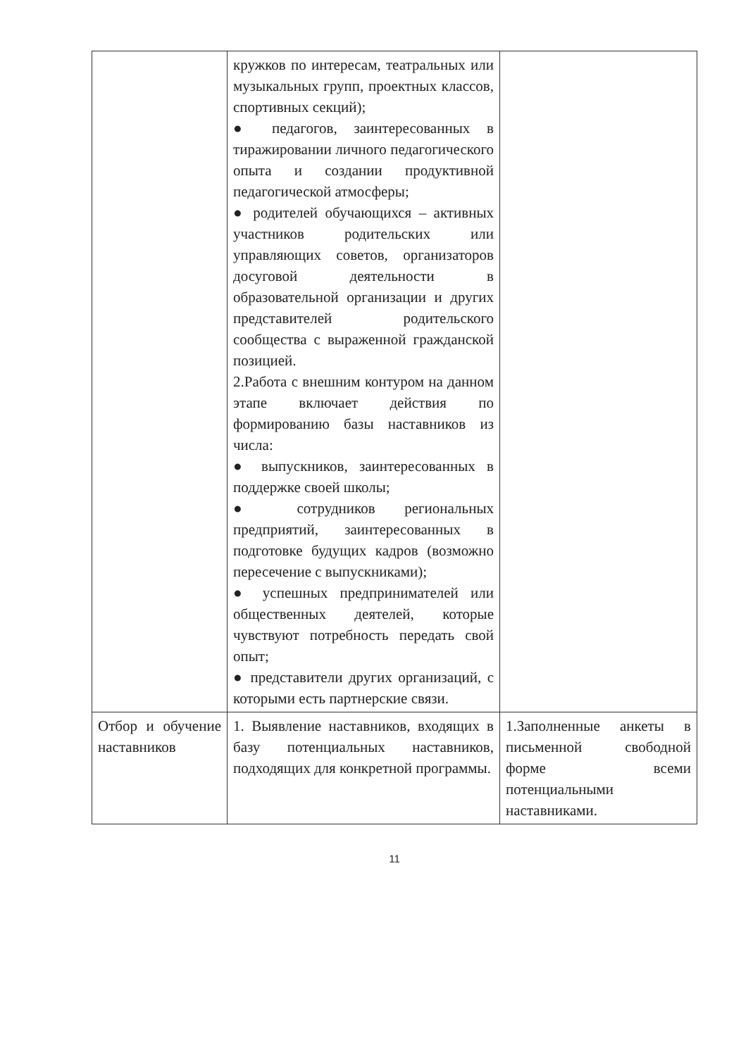| | кружков по интересам, театральных или музыкальных групп, проектных классов, спортивных секций); ● педагогов, заинтересованных в тиражировании личного педагогического опыта и создании продуктивной педагогической атмосферы; ● родителей обучающихся – активных участников родительских или управляющих советов, организаторов досуговой деятельности в образовательной организации и других представителей родительского сообщества с выраженной гражданской позицией. 2.Работа с внешним контуром на данном этапе включает действия по формированию базы наставников из числа: ● выпускников, заинтересованных в поддержке своей школы; ● сотрудников региональных предприятий, заинтересованных в подготовке будущих кадров (возможно пересечение с выпускниками); ● успешных предпринимателей или общественных деятелей, которые чувствуют потребность передать свой опыт; ● представители других организаций, с которыми есть партнерские связи. | |
| Отбор и обучение наставников | 1. Выявление наставников, входящих в базу потенциальных наставников, подходящих для конкретной программы. | 1.Заполненные анкеты в письменной свободной форме всеми потенциальными наставниками. |
11